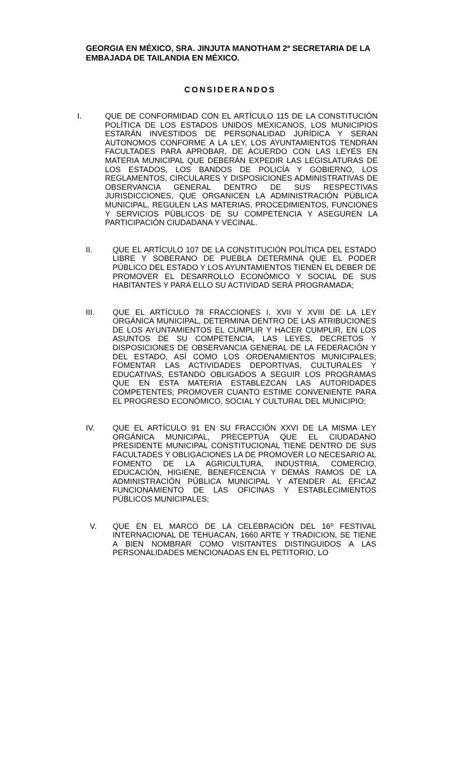GEORGIA EN MÉXICO, SRA. JINJUTA MANOTHAM 2ª SECRETARIA DE LA EMBAJADA DE TAILANDIA EN MÉXICO.
CONSIDERANDOS
I. QUE DE CONFORMIDAD CON EL ARTÍCULO 115 DE LA CONSTITUCIÓN POLÍTICA DE LOS ESTADOS UNIDOS MEXICANOS, LOS MUNICIPIOS ESTARÁN INVESTIDOS DE PERSONALIDAD JURÍDICA Y SERAN AUTONOMOS CONFORME A LA LEY, LOS AYUNTAMIENTOS TENDRÁN FACULTADES PARA APROBAR, DE ACUERDO CON LAS LEYES EN MATERIA MUNICIPAL QUE DEBERÁN EXPEDIR LAS LEGISLATURAS DE LOS ESTADOS, LOS BANDOS DE POLICÍA Y GOBIERNO, LOS REGLAMENTOS, CIRCULARES Y DISPOSICIONES ADMINISTRATIVAS DE OBSERVANCIA GENERAL DENTRO DE SUS RESPECTIVAS JURISDICCIONES, QUE ORGANICEN LA ADMINISTRACIÓN PÚBLICA MUNICIPAL, REGULEN LAS MATERIAS, PROCEDIMIENTOS, FUNCIONES Y SERVICIOS PÚBLICOS DE SU COMPETENCIA Y ASEGUREN LA PARTICIPACIÓN CIUDADANA Y VECINAL.
II. QUE EL ARTÍCULO 107 DE LA CONSTITUCIÓN POLÍTICA DEL ESTADO LIBRE Y SOBERANO DE PUEBLA DETERMINA QUE EL PODER PÚBLICO DEL ESTADO Y LOS AYUNTAMIENTOS TIENEN EL DEBER DE PROMOVER EL DESARROLLO ECONÓMICO Y SOCIAL DE SUS HABITANTES Y PARA ELLO SU ACTIVIDAD SERÁ PROGRAMADA;
III. QUE EL ARTÍCULO 78 FRACCIONES I, XVII Y XVIII DE LA LEY ORGÁNICA MUNICIPAL, DETERMINA DENTRO DE LAS ATRIBUCIONES DE LOS AYUNTAMIENTOS EL CUMPLIR Y HACER CUMPLIR, EN LOS ASUNTOS DE SU COMPETENCIA, LAS LEYES, DECRETOS Y DISPOSICIONES DE OBSERVANCIA GENERAL DE LA FEDERACIÓN Y DEL ESTADO, ASÍ COMO LOS ORDENAMIENTOS MUNICIPALES; FOMENTAR LAS ACTIVIDADES DEPORTIVAS, CULTURALES Y EDUCATIVAS, ESTANDO OBLIGADOS A SEGUIR LOS PROGRAMAS QUE EN ESTA MATERIA ESTABLEZCAN LAS AUTORIDADES COMPETENTES; PROMOVER CUANTO ESTIME CONVENIENTE PARA EL PROGRESO ECONÓMICO, SOCIAL Y CULTURAL DEL MUNICIPIO;
IV. QUE EL ARTÍCULO 91 EN SU FRACCIÓN XXVI DE LA MISMA LEY ORGÁNICA MUNICIPAL, PRECEPTÚA QUE EL CIUDADANO PRESIDENTE MUNICIPAL CONSTITUCIONAL TIENE DENTRO DE SUS FACULTADES Y OBLIGACIONES LA DE PROMOVER LO NECESARIO AL FOMENTO DE LA AGRICULTURA, INDUSTRIA, COMERCIO, EDUCACIÓN, HIGIENE, BENEFICENCIA Y DEMÁS RAMOS DE LA ADMINISTRACIÓN PÚBLICA MUNICIPAL Y ATENDER AL EFICAZ FUNCIONAMIENTO DE LAS OFICINAS Y ESTABLECIMIENTOS PÚBLICOS MUNICIPALES;
V. QUE EN EL MARCO DE LA CELEBRACIÓN DEL 16º FESTIVAL INTERNACIONAL DE TEHUACAN, 1660 ARTE Y TRADICION, SE TIENE A BIEN NOMBRAR COMO VISITANTES DISTINGUIDOS A LAS PERSONALIDADES MENCIONADAS EN EL PETITORIO, LO